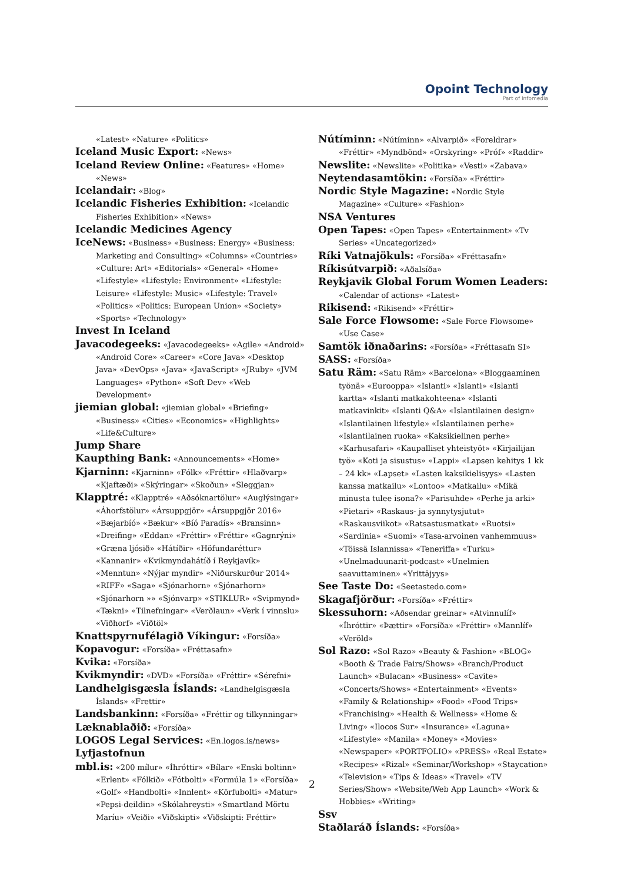Opoint Technology
Part of Infomedia
«Latest» «Nature» «Politics»
Iceland Music Export: «News»
Iceland Review Online: «Features» «Home» «News»
Icelandair: «Blog»
Icelandic Fisheries Exhibition: «Icelandic Fisheries Exhibition» «News»
Icelandic Medicines Agency
IceNews: «Business» «Business: Energy» «Business: Marketing and Consulting» «Columns» «Countries» «Culture: Art» «Editorials» «General» «Home» «Lifestyle» «Lifestyle: Environment» «Lifestyle: Leisure» «Lifestyle: Music» «Lifestyle: Travel» «Politics» «Politics: European Union» «Society» «Sports» «Technology»
Invest In Iceland
Javacodegeeks: «Javacodegeeks» «Agile» «Android» «Android Core» «Career» «Core Java» «Desktop Java» «DevOps» «Java» «JavaScript» «JRuby» «JVM Languages» «Python» «Soft Dev» «Web Development»
jiemian global: «jiemian global» «Briefing» «Business» «Cities» «Economics» «Highlights» «Life&Culture»
Jump Share
Kaupthing Bank: «Announcements» «Home»
Kjarninn: «Kjarninn» «Fólk» «Fréttir» «Hlaðvarp» «Kjaftæði» «Skýringar» «Skoðun» «Sleggjan»
Klapptré: «Klapptré» «Aðsóknartölur» «Auglýsingar» «Áhorfstölur» «Ársuppgjör» «Ársuppgjör 2016» «Bæjarbíó» «Bækur» «Bíó Paradís» «Bransinn» «Dreifing» «Eddan» «Fréttir» «Fréttir» «Gagnrýni» «Græna ljósið» «Hátíðir» «Höfundaréttur» «Kannanir» «Kvikmyndahátíð í Reykjavík» «Menntun» «Nýjar myndir» «Niðurskurður 2014» «RIFF» «Saga» «Sjónarhorn» «Sjónarhorn» «Sjónarhorn »» «Sjónvarp» «STIKLUR» «Svipmynd» «Tækni» «Tilnefningar» «Verðlaun» «Verk í vinnslu» «Viðhorf» «Viðtöl»
Knattspyrnufélagið Víkingur: «Forsíða»
Kopavogur: «Forsíða» «Fréttasafn»
Kvika: «Forsíða»
Kvikmyndir: «DVD» «Forsíða» «Fréttir» «Sérefni»
Landhelgisgæsla Íslands: «Landhelgisgæsla Íslands» «Frettir»
Landsbankinn: «Forsíða» «Fréttir og tilkynningar»
Læknablaðið: «Forsíða»
LOGOS Legal Services: «En.logos.is/news»
Lyfjastofnun
mbl.is: «200 mílur» «Íhróttir» «Bílar» «Enski boltinn» «Erlent» «Fólkið» «Fótbolti» «Formúla 1» «Forsíða» «Golf» «Handbolti» «Innlent» «Körfubolti» «Matur» «Pepsi-deildin» «Skólahreysti» «Smartland Mörtu Maríu» «Veiði» «Viðskipti» «Viðskipti: Fréttir»
Nútíminn: «Nútíminn» «Alvarpið» «Foreldrar» «Fréttir» «Myndbönd» «Orskyring» «Próf» «Raddir»
Newslite: «Newslite» «Politika» «Vesti» «Zabava»
Neytendasamtökin: «Forsíða» «Fréttir»
Nordic Style Magazine: «Nordic Style Magazine» «Culture» «Fashion»
NSA Ventures
Open Tapes: «Open Tapes» «Entertainment» «Tv Series» «Uncategorized»
Ríki Vatnajökuls: «Forsíða» «Fréttasafn»
Ríkisútvarpið: «Aðalsíða»
Reykjavik Global Forum Women Leaders: «Calendar of actions» «Latest»
Rikisend: «Rikisend» «Fréttir»
Sale Force Flowsome: «Sale Force Flowsome» «Use Case»
Samtök iðnaðarins: «Forsíða» «Fréttasafn SI»
SASS: «Forsíða»
Satu Räm: «Satu Räm» «Barcelona» «Bloggaaminen työnä» «Eurooppa» «Islanti» «Islanti» «Islanti kartta» «Islanti matkakohteena» «Islanti matkavinkit» «Islanti Q&A» «Islantilainen design» «Islantilainen lifestyle» «Islantilainen perhe» «Islantilainen ruoka» «Kaksikielinen perhe» «Karhusafari» «Kaupalliset yhteistyöt» «Kirjailijan työ» «Koti ja sisustus» «Lappi» «Lapsen kehitys 1 kk – 24 kk» «Lapset» «Lasten kaksikielisyys» «Lasten kanssa matkailu» «Lontoo» «Matkailu» «Mikä minusta tulee isona?» «Parisuhde» «Perhe ja arki» «Pietari» «Raskaus- ja synnytysjutut» «Raskausviikot» «Ratsastusmatkat» «Ruotsi» «Sardinia» «Suomi» «Tasa-arvoinen vanhemmuus» «Töissä Islannissa» «Teneriffa» «Turku» «Unelmaduunarit-podcast» «Unelmien saavuttaminen» «Yrittäjyys»
See Taste Do: «Seetastedo.com»
Skagafjörður: «Forsíða» «Fréttir»
Skessuhorn: «Aðsendar greinar» «Atvinnulíf» «Íhróttir» «Þættir» «Forsíða» «Fréttir» «Mannlíf» «Veröld»
Sol Razo: «Sol Razo» «Beauty & Fashion» «BLOG» «Booth & Trade Fairs/Shows» «Branch/Product Launch» «Bulacan» «Business» «Cavite» «Concerts/Shows» «Entertainment» «Events» «Family & Relationship» «Food» «Food Trips» «Franchising» «Health & Wellness» «Home & Living» «Ilocos Sur» «Insurance» «Laguna» «Lifestyle» «Manila» «Money» «Movies» «Newspaper» «PORTFOLIO» «PRESS» «Real Estate» «Recipes» «Rizal» «Seminar/Workshop» «Staycation» «Television» «Tips & Ideas» «Travel» «TV Series/Show» «Website/Web App Launch» «Work & Hobbies» «Writing»
Ssv
Staðlaráð Íslands: «Forsíða»
2